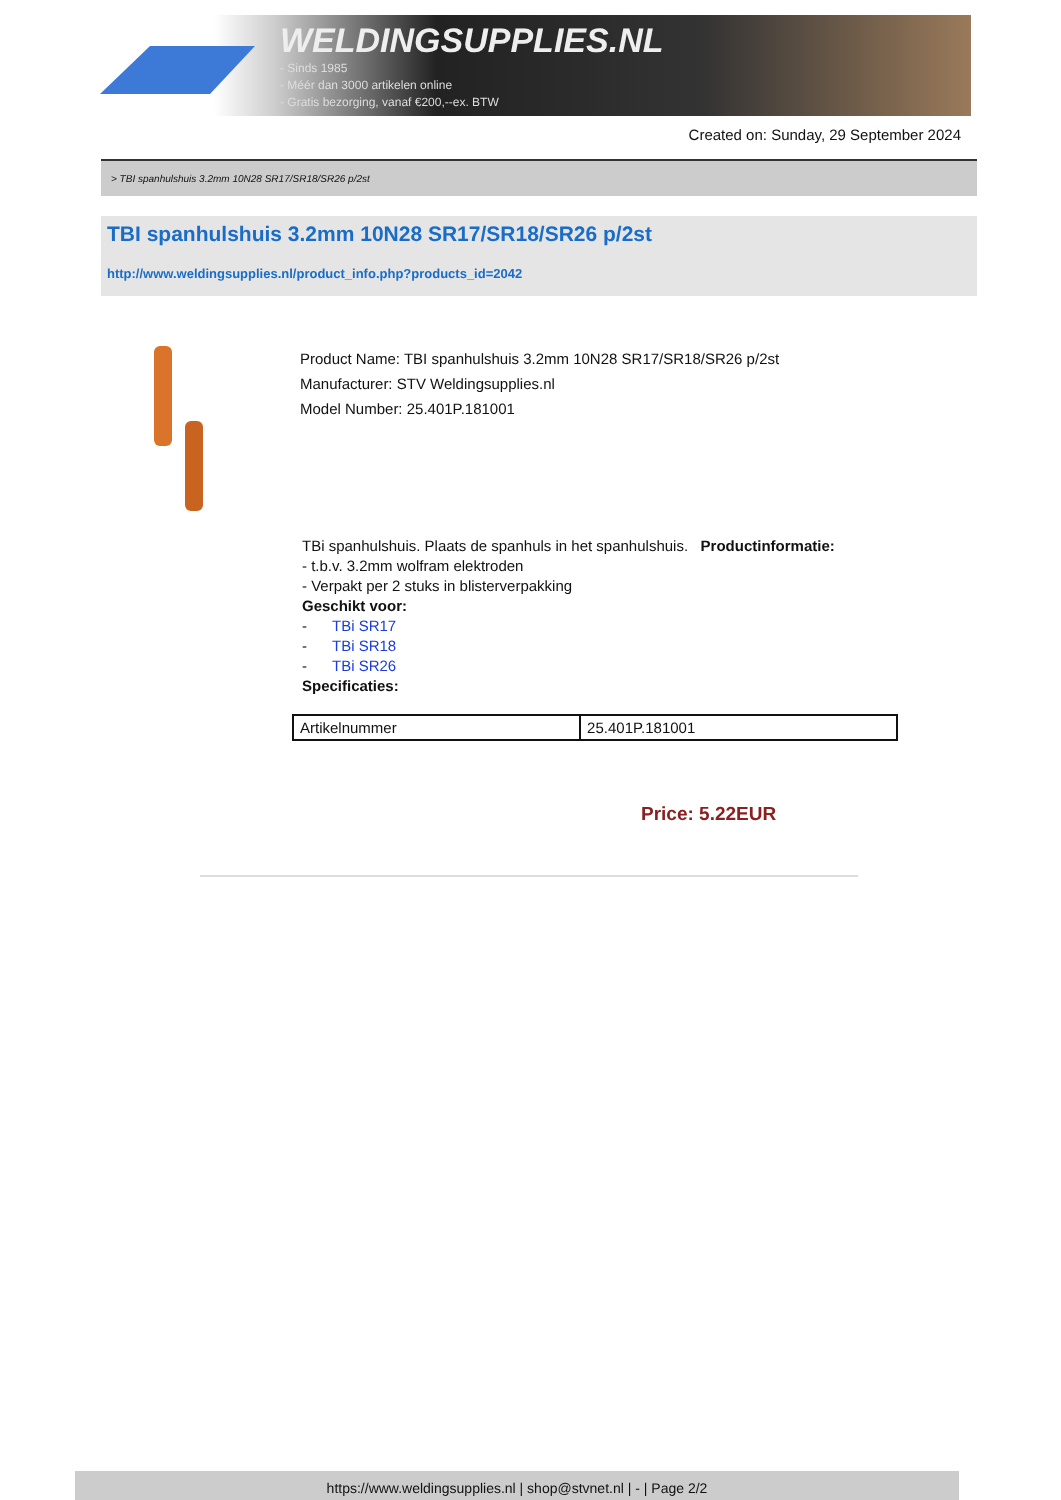WELDINGSUPPLIES.NL
- Sinds 1985
- Méér dan 3000 artikelen online
- Gratis bezorging, vanaf €200,--ex. BTW
Created on: Sunday, 29 September 2024
> TBI spanhulshuis 3.2mm 10N28 SR17/SR18/SR26 p/2st
TBI spanhulshuis 3.2mm 10N28 SR17/SR18/SR26 p/2st
http://www.weldingsupplies.nl/product_info.php?products_id=2042
Product Name: TBI spanhulshuis 3.2mm 10N28 SR17/SR18/SR26 p/2st
Manufacturer: STV Weldingsupplies.nl
Model Number: 25.401P.181001
TBi spanhulshuis. Plaats de spanhuls in het spanhulshuis. Productinformatie:
- t.b.v. 3.2mm wolfram elektroden
- Verpakt per 2 stuks in blisterverpakking
Geschikt voor:
- TBi SR17
- TBi SR18
- TBi SR26
Specificaties:
| Artikelnummer | 25.401P.181001 |
Price: 5.22EUR
https://www.weldingsupplies.nl | shop@stvnet.nl | - | Page 2/2